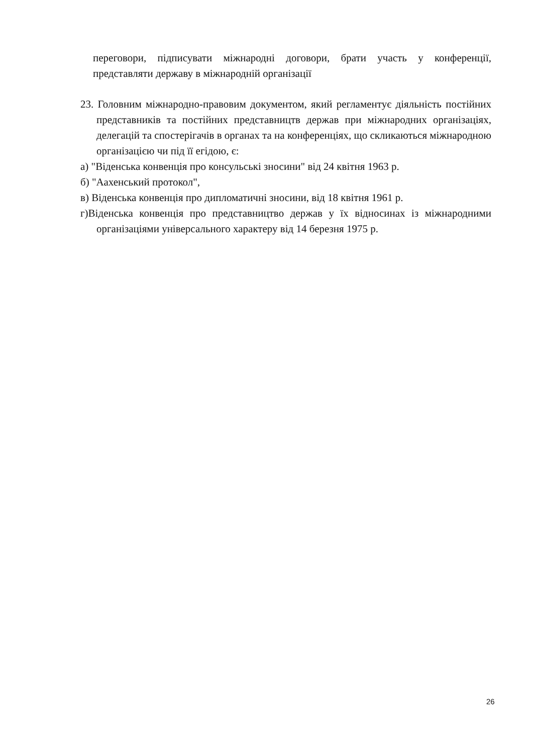переговори, підписувати міжнародні договори, брати участь у конференції, представляти державу в міжнародній організації
23. Головним міжнародно-правовим документом, який регламентує діяльність постійних представників та постійних представництв держав при міжнародних організаціях, делегацій та спостерігачів в органах та на конференціях, що скликаються міжнародною організацією чи під її егідою, є:
а) "Віденська конвенція про консульські зносини" від 24 квітня 1963 р.
б) "Аахенський протокол",
в) Віденська конвенція про дипломатичні зносини, від 18 квітня 1961 р.
г)Віденська конвенція про представництво держав у їх відносинах із міжнародними організаціями універсального характеру від 14 березня 1975 р.
26